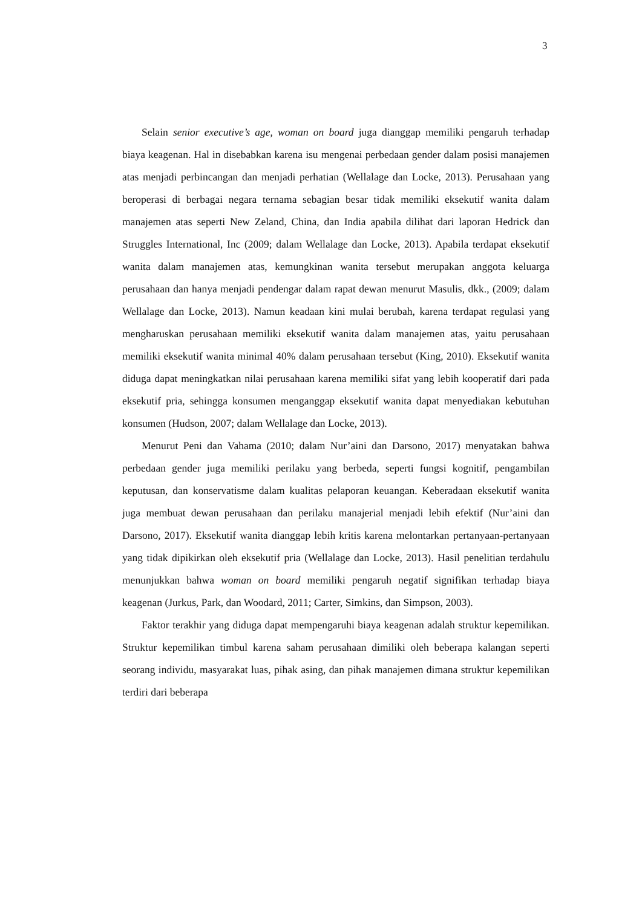3
Selain senior executive’s age, woman on board juga dianggap memiliki pengaruh terhadap biaya keagenan. Hal in disebabkan karena isu mengenai perbedaan gender dalam posisi manajemen atas menjadi perbincangan dan menjadi perhatian (Wellalage dan Locke, 2013). Perusahaan yang beroperasi di berbagai negara ternama sebagian besar tidak memiliki eksekutif wanita dalam manajemen atas seperti New Zeland, China, dan India apabila dilihat dari laporan Hedrick dan Struggles International, Inc (2009; dalam Wellalage dan Locke, 2013). Apabila terdapat eksekutif wanita dalam manajemen atas, kemungkinan wanita tersebut merupakan anggota keluarga perusahaan dan hanya menjadi pendengar dalam rapat dewan menurut Masulis, dkk., (2009; dalam Wellalage dan Locke, 2013). Namun keadaan kini mulai berubah, karena terdapat regulasi yang mengharuskan perusahaan memiliki eksekutif wanita dalam manajemen atas, yaitu perusahaan memiliki eksekutif wanita minimal 40% dalam perusahaan tersebut (King, 2010). Eksekutif wanita diduga dapat meningkatkan nilai perusahaan karena memiliki sifat yang lebih kooperatif dari pada eksekutif pria, sehingga konsumen menganggap eksekutif wanita dapat menyediakan kebutuhan konsumen (Hudson, 2007; dalam Wellalage dan Locke, 2013).
Menurut Peni dan Vahama (2010; dalam Nur’aini dan Darsono, 2017) menyatakan bahwa perbedaan gender juga memiliki perilaku yang berbeda, seperti fungsi kognitif, pengambilan keputusan, dan konservatisme dalam kualitas pelaporan keuangan. Keberadaan eksekutif wanita juga membuat dewan perusahaan dan perilaku manajerial menjadi lebih efektif (Nur’aini dan Darsono, 2017). Eksekutif wanita dianggap lebih kritis karena melontarkan pertanyaan-pertanyaan yang tidak dipikirkan oleh eksekutif pria (Wellalage dan Locke, 2013). Hasil penelitian terdahulu menunjukkan bahwa woman on board memiliki pengaruh negatif signifikan terhadap biaya keagenan (Jurkus, Park, dan Woodard, 2011; Carter, Simkins, dan Simpson, 2003).
Faktor terakhir yang diduga dapat mempengaruhi biaya keagenan adalah struktur kepemilikan. Struktur kepemilikan timbul karena saham perusahaan dimiliki oleh beberapa kalangan seperti seorang individu, masyarakat luas, pihak asing, dan pihak manajemen dimana struktur kepemilikan terdiri dari beberapa